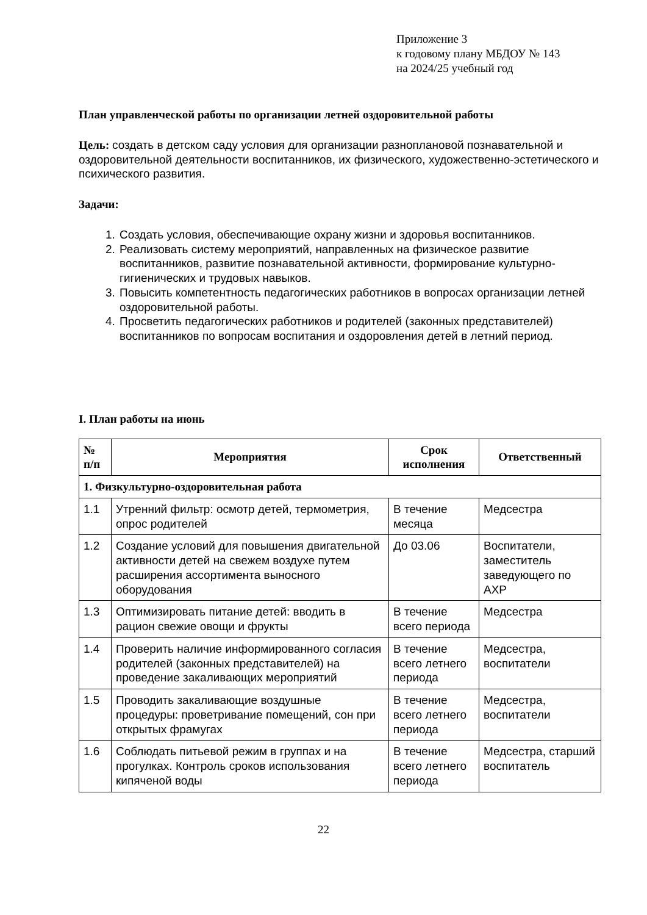Приложение 3
к годовому плану МБДОУ № 143
на 2024/25 учебный год
План управленческой работы по организации летней оздоровительной работы
Цель: создать в детском саду условия для организации разноплановой познавательной и оздоровительной деятельности воспитанников, их физического, художественно-эстетического и психического развития.
Задачи:
1. Создать условия, обеспечивающие охрану жизни и здоровья воспитанников.
2. Реализовать систему мероприятий, направленных на физическое развитие воспитанников, развитие познавательной активности, формирование культурно-гигиенических и трудовых навыков.
3. Повысить компетентность педагогических работников в вопросах организации летней оздоровительной работы.
4. Просветить педагогических работников и родителей (законных представителей) воспитанников по вопросам воспитания и оздоровления детей в летний период.
I. План работы на июнь
| № п/п | Мероприятия | Срок исполнения | Ответственный |
| --- | --- | --- | --- |
| 1. Физкультурно-оздоровительная работа | | | |
| 1.1 | Утренний фильтр: осмотр детей, термометрия, опрос родителей | В течение месяца | Медсестра |
| 1.2 | Создание условий для повышения двигательной активности детей на свежем воздухе путем расширения ассортимента выносного оборудования | До 03.06 | Воспитатели, заместитель заведующего по АХР |
| 1.3 | Оптимизировать питание детей: вводить в рацион свежие овощи и фрукты | В течение всего периода | Медсестра |
| 1.4 | Проверить наличие информированного согласия родителей (законных представителей) на проведение закаливающих мероприятий | В течение всего летнего периода | Медсестра, воспитатели |
| 1.5 | Проводить закаливающие воздушные процедуры: проветривание помещений, сон при открытых фрамугах | В течение всего летнего периода | Медсестра, воспитатели |
| 1.6 | Соблюдать питьевой режим в группах и на прогулках. Контроль сроков использования кипяченой воды | В течение всего летнего периода | Медсестра, старший воспитатель |
22